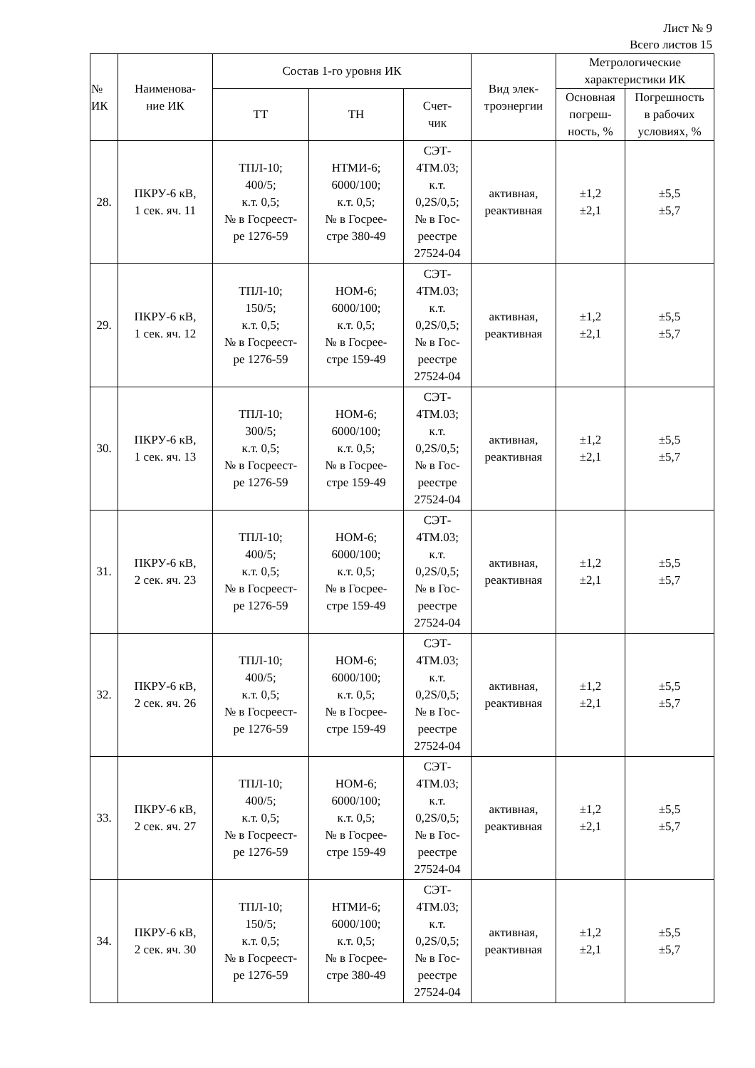Лист № 9
Всего листов 15
| № ИК | Наименова- ние ИК | Состав 1-го уровня ИК | | | Вид элек- троэнергии | Метрологические характеристики ИК | |
| --- | --- | --- | --- | --- | --- | --- | --- |
| | | ТТ | ТН | Счет- чик | | Основная погреш- ность, % | Погрешность в рабочих условиях, % |
| 28. | ПКРУ-6 кВ, 1 сек. яч. 11 | ТПЛ-10; 400/5; к.т. 0,5; № в Госреест- ре 1276-59 | НТМИ-6; 6000/100; к.т. 0,5; № в Госрее- стре 380-49 | СЭТ- 4ТМ.03; к.т. 0,2S/0,5; № в Гос- реестре 27524-04 | активная, реактивная | ±1,2 ±2,1 | ±5,5 ±5,7 |
| 29. | ПКРУ-6 кВ, 1 сек. яч. 12 | ТПЛ-10; 150/5; к.т. 0,5; № в Госреест- ре 1276-59 | НОМ-6; 6000/100; к.т. 0,5; № в Госрее- стре 159-49 | СЭТ- 4ТМ.03; к.т. 0,2S/0,5; № в Гос- реестре 27524-04 | активная, реактивная | ±1,2 ±2,1 | ±5,5 ±5,7 |
| 30. | ПКРУ-6 кВ, 1 сек. яч. 13 | ТПЛ-10; 300/5; к.т. 0,5; № в Госреест- ре 1276-59 | НОМ-6; 6000/100; к.т. 0,5; № в Госрее- стре 159-49 | СЭТ- 4ТМ.03; к.т. 0,2S/0,5; № в Гос- реестре 27524-04 | активная, реактивная | ±1,2 ±2,1 | ±5,5 ±5,7 |
| 31. | ПКРУ-6 кВ, 2 сек. яч. 23 | ТПЛ-10; 400/5; к.т. 0,5; № в Госреест- ре 1276-59 | НОМ-6; 6000/100; к.т. 0,5; № в Госрее- стре 159-49 | СЭТ- 4ТМ.03; к.т. 0,2S/0,5; № в Гос- реестре 27524-04 | активная, реактивная | ±1,2 ±2,1 | ±5,5 ±5,7 |
| 32. | ПКРУ-6 кВ, 2 сек. яч. 26 | ТПЛ-10; 400/5; к.т. 0,5; № в Госреест- ре 1276-59 | НОМ-6; 6000/100; к.т. 0,5; № в Госрее- стре 159-49 | СЭТ- 4ТМ.03; к.т. 0,2S/0,5; № в Гос- реестре 27524-04 | активная, реактивная | ±1,2 ±2,1 | ±5,5 ±5,7 |
| 33. | ПКРУ-6 кВ, 2 сек. яч. 27 | ТПЛ-10; 400/5; к.т. 0,5; № в Госреест- ре 1276-59 | НОМ-6; 6000/100; к.т. 0,5; № в Госрее- стре 159-49 | СЭТ- 4ТМ.03; к.т. 0,2S/0,5; № в Гос- реестре 27524-04 | активная, реактивная | ±1,2 ±2,1 | ±5,5 ±5,7 |
| 34. | ПКРУ-6 кВ, 2 сек. яч. 30 | ТПЛ-10; 150/5; к.т. 0,5; № в Госреест- ре 1276-59 | НТМИ-6; 6000/100; к.т. 0,5; № в Госрее- стре 380-49 | СЭТ- 4ТМ.03; к.т. 0,2S/0,5; № в Гос- реестре 27524-04 | активная, реактивная | ±1,2 ±2,1 | ±5,5 ±5,7 |